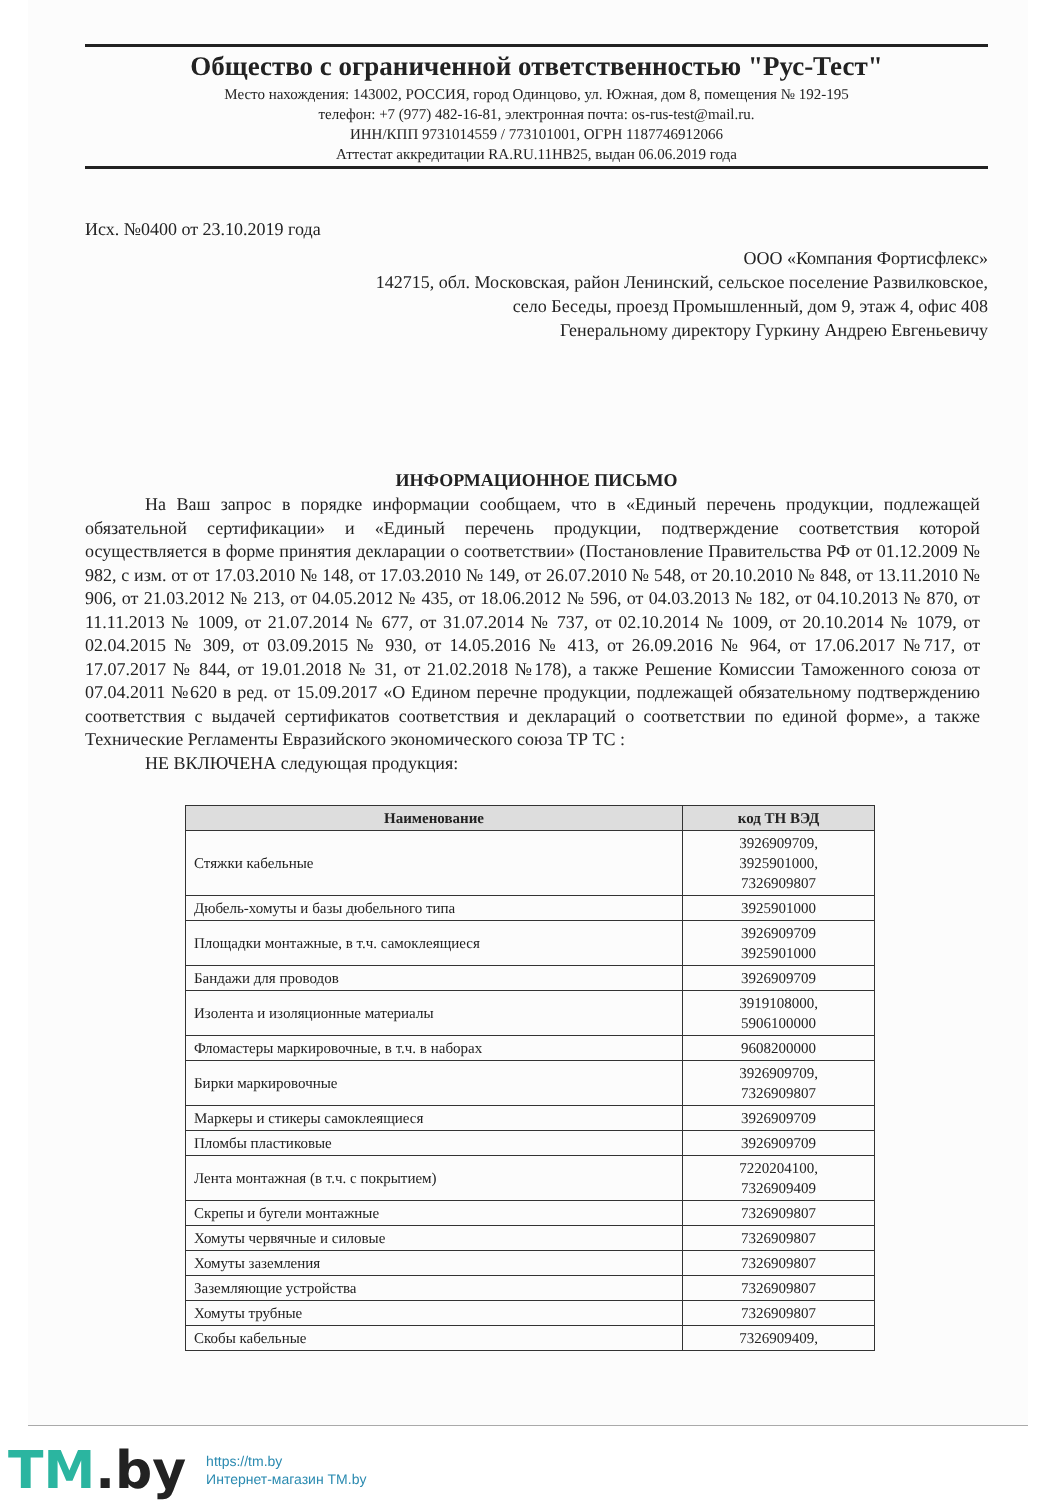Общество с ограниченной ответственностью "Рус-Тест"
Место нахождения: 143002, РОССИЯ, город Одинцово, ул. Южная, дом 8, помещения № 192-195
телефон: +7 (977) 482-16-81, электронная почта: os-rus-test@mail.ru.
ИНН/КПП 9731014559 / 773101001, ОГРН 1187746912066
Аттестат аккредитации RA.RU.11НВ25, выдан 06.06.2019 года
Исх. №0400 от 23.10.2019 года
ООО «Компания Фортисфлекс»
142715, обл. Московская, район Ленинский, сельское поселение Развилковское,
село Беседы, проезд Промышленный, дом 9, этаж 4, офис 408
Генеральному директору Гуркину Андрею Евгеньевичу
ИНФОРМАЦИОННОЕ ПИСЬМО
На Ваш запрос в порядке информации сообщаем, что в «Единый перечень продукции, подлежащей обязательной сертификации» и «Единый перечень продукции, подтверждение соответствия которой осуществляется в форме принятия декларации о соответствии» (Постановление Правительства РФ от 01.12.2009 № 982, с изм. от от 17.03.2010 № 148, от 17.03.2010 № 149, от 26.07.2010 № 548, от 20.10.2010 № 848, от 13.11.2010 № 906, от 21.03.2012 № 213, от 04.05.2012 № 435, от 18.06.2012 № 596, от 04.03.2013 № 182, от 04.10.2013 № 870, от 11.11.2013 № 1009, от 21.07.2014 № 677, от 31.07.2014 № 737, от 02.10.2014 № 1009, от 20.10.2014 № 1079, от 02.04.2015 № 309, от 03.09.2015 № 930, от 14.05.2016 № 413, от 26.09.2016 № 964, от 17.06.2017 №717, от 17.07.2017 № 844, от 19.01.2018 № 31, от 21.02.2018 №178), а также Решение Комиссии Таможенного союза от 07.04.2011 №620 в ред. от 15.09.2017 «О Едином перечне продукции, подлежащей обязательному подтверждению соответствия с выдачей сертификатов соответствия и деклараций о соответствии по единой форме», а также Технические Регламенты Евразийского экономического союза ТР ТС :
НЕ ВКЛЮЧЕНА следующая продукция:
| Наименование | код ТН ВЭД |
| --- | --- |
| Стяжки кабельные | 3926909709, 3925901000, 7326909807 |
| Дюбель-хомуты и базы дюбельного типа | 3925901000 |
| Площадки монтажные, в т.ч. самоклеящиеся | 3926909709 3925901000 |
| Бандажи для проводов | 3926909709 |
| Изолента и изоляционные материалы | 3919108000, 5906100000 |
| Фломастеры маркировочные, в т.ч. в наборах | 9608200000 |
| Бирки маркировочные | 3926909709, 7326909807 |
| Маркеры и стикеры самоклеящиеся | 3926909709 |
| Пломбы пластиковые | 3926909709 |
| Лента монтажная (в т.ч. с покрытием) | 7220204100, 7326909409 |
| Скрепы и бугели монтажные | 7326909807 |
| Хомуты червячные и силовые | 7326909807 |
| Хомуты заземления | 7326909807 |
| Заземляющие устройства | 7326909807 |
| Хомуты трубные | 7326909807 |
| Скобы кабельные | 7326909409, |
TM.by
https://tm.by
Интернет-магазин TM.by